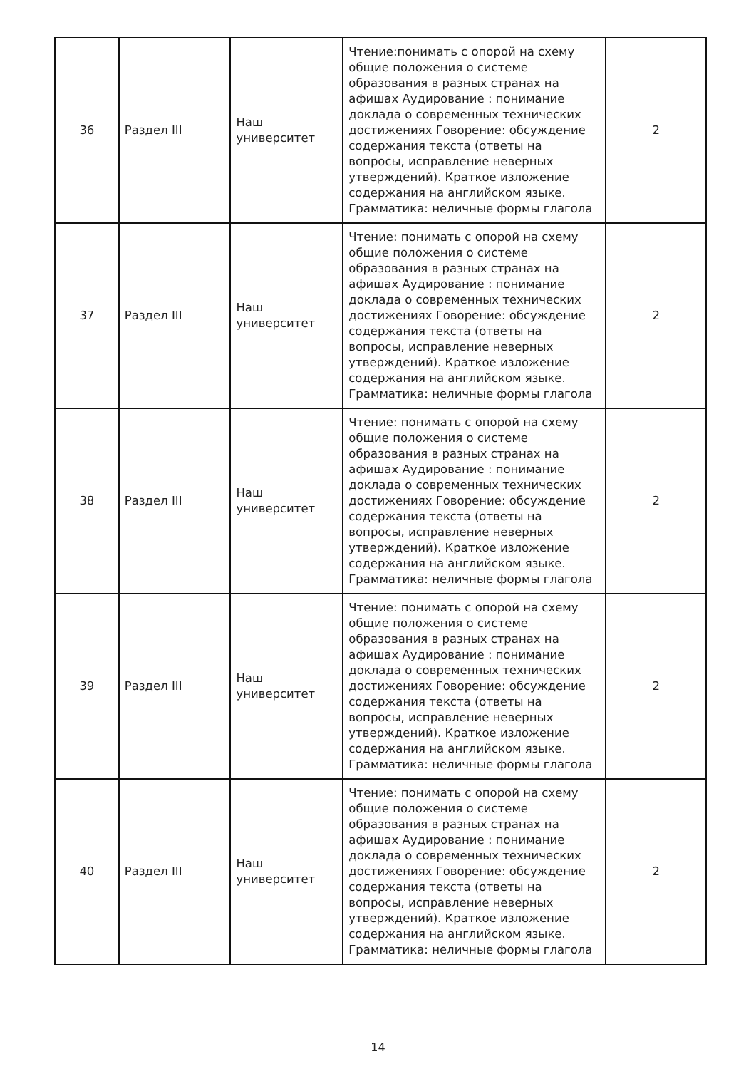| 36 | Раздел III | Наш университет | Чтение:понимать с опорой на схему общие положения о системе образования в разных странах на афишах Аудирование : понимание доклада о современных технических достижениях Говорение: обсуждение содержания текста (ответы на вопросы, исправление неверных утверждений). Краткое изложение содержания на английском языке. Грамматика: неличные формы глагола | 2 |
| 37 | Раздел III | Наш университет | Чтение: понимать с опорой на схему общие положения о системе образования в разных странах на афишах Аудирование : понимание доклада о современных технических достижениях Говорение: обсуждение содержания текста (ответы на вопросы, исправление неверных утверждений). Краткое изложение содержания на английском языке. Грамматика: неличные формы глагола | 2 |
| 38 | Раздел III | Наш университет | Чтение: понимать с опорой на схему общие положения о системе образования в разных странах на афишах Аудирование : понимание доклада о современных технических достижениях Говорение: обсуждение содержания текста (ответы на вопросы, исправление неверных утверждений). Краткое изложение содержания на английском языке. Грамматика: неличные формы глагола | 2 |
| 39 | Раздел III | Наш университет | Чтение: понимать с опорой на схему общие положения о системе образования в разных странах на афишах Аудирование : понимание доклада о современных технических достижениях Говорение: обсуждение содержания текста (ответы на вопросы, исправление неверных утверждений). Краткое изложение содержания на английском языке. Грамматика: неличные формы глагола | 2 |
| 40 | Раздел III | Наш университет | Чтение: понимать с опорой на схему общие положения о системе образования в разных странах на афишах Аудирование : понимание доклада о современных технических достижениях Говорение: обсуждение содержания текста (ответы на вопросы, исправление неверных утверждений). Краткое изложение содержания на английском языке. Грамматика: неличные формы глагола | 2 |
14